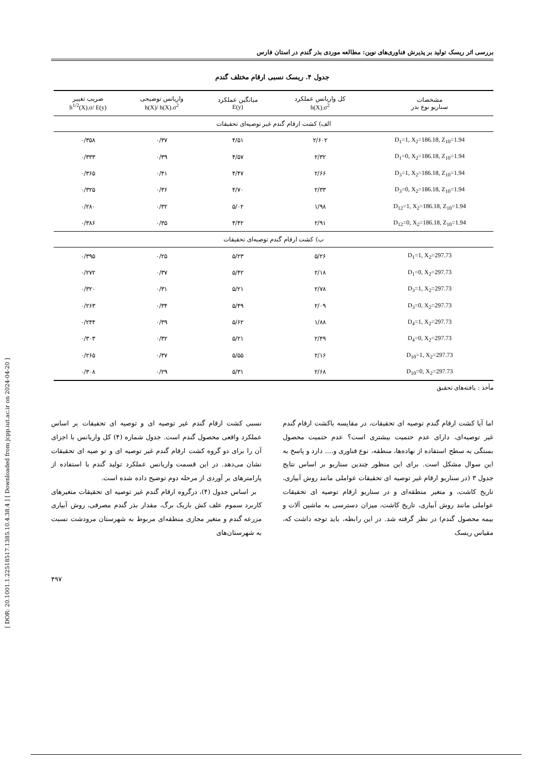[ DOR: 20.1001.1.22518517.1385.10.4.38.4 ] [ Downloaded from jcpp.iut.ac.ir on 2024-04-20 ]
بررسی اثر ریسک تولید بر پذیرش فناوری‌های نوین: مطالعه موردی بذر گندم در استان فارس
جدول ۴. ریسک نسبی ارقام مختلف گندم
| مشخصات سناریو نوع بذر | کل واریانس عملکرد h(X).σ<sup>2</sup> | میانگین عملکرد E(y) | واریانس توضیحی h(X)/ h(X).σ<sup>2</sup> | ضریب تغییر h<sup>1/2</sup>(X).σ/ E(y) |
| --- | --- | --- | --- | --- |
| الف) کشت ارقام گندم غیر توصیه‌ای تحقیقات | | | | |
| D<sub>1</sub>=1, X<sub>2</sub>=186.18, Z<sub>10</sub>=1.94 | ۲/۶۰۲ | ۴/۵۱ | ۰/۳۷ | ۰/۳۵۸ |
| D<sub>1</sub>=0, X<sub>2</sub>=186.18, Z<sub>10</sub>=1.94 | ۲/۳۲ | ۴/۵۷ | ۰/۳۹ | ۰/۳۳۳ |
| D<sub>3</sub>=1, X<sub>2</sub>=186.18, Z<sub>10</sub>=1.94 | ۲/۶۶ | ۴/۴۷ | ۰/۴۱ | ۰/۳۶۵ |
| D<sub>3</sub>=0, X<sub>2</sub>=186.18, Z<sub>10</sub>=1.94 | ۲/۳۳ | ۴/۷۰ | ۰/۳۶ | ۰/۳۲۵ |
| D<sub>12</sub>=1, X<sub>2</sub>=186.18, Z<sub>10</sub>=1.94 | ۱/۹۸ | ۵/۰۲ | ۰/۳۲ | ۰/۲۸۰ |
| D<sub>12</sub>=0, X<sub>2</sub>=186.18, Z<sub>10</sub>=1.94 | ۲/۹۱ | ۴/۴۲ | ۰/۳۵ | ۰/۳۸۶ |
| ب) کشت ارقام گندم توصیه‌ای تحقیقات | | | | |
| D<sub>1</sub>=1, X<sub>2</sub>=297.73 | ۵/۲۶ | ۵/۲۳ | ۰/۲۵ | ۰/۳۹۵ |
| D<sub>1</sub>=0, X<sub>2</sub>=297.73 | ۲/۱۸ | ۵/۴۲ | ۰/۳۷ | ۰/۲۷۲ |
| D<sub>3</sub>=1, X<sub>2</sub>=297.73 | ۲/۷۸ | ۵/۲۱ | ۰/۳۱ | ۰/۳۲۰ |
| D<sub>3</sub>=0, X<sub>2</sub>=297.73 | ۲/۰۹ | ۵/۴۹ | ۰/۳۴ | ۰/۲۶۳ |
| D<sub>4</sub>=1, X<sub>2</sub>=297.73 | ۱/۸۸ | ۵/۶۲ | ۰/۳۹ | ۰/۲۴۴ |
| D<sub>4</sub>=0, X<sub>2</sub>=297.73 | ۲/۴۹ | ۵/۲۱ | ۰/۳۲ | ۰/۳۰۳ |
| D<sub>10</sub>=1, X<sub>2</sub>=297.73 | ۲/۱۶ | ۵/۵۵ | ۰/۳۷ | ۰/۲۶۵ |
| D<sub>10</sub>=0, X<sub>2</sub>=297.73 | ۲/۶۸ | ۵/۳۱ | ۰/۲۹ | ۰/۳۰۸ |
مأخذ : یافته‌های تحقیق
اما آیا کشت ارقام گندم توصیه ای تحقیقات، در مقایسه باکشت ارقام گندم غیر توصیه‌ای، دارای عدم حتمیت بیشتری است؟ عدم حتمیت محصول بستگی به سطح استفاده از نهاده‌ها، منطقه، نوع فناوری و.... دارد و پاسخ به این سوال مشکل است. برای این منظور چندین سناریو بر اساس نتایج جدول ۳ (در سناریو ارقام غیر توصیه ای تحقیقات عواملی مانند روش آبیاری، تاریخ کاشت، و متغیر منطقه‌ای و در سناریو ارقام توصیه ای تحقیقات عواملی مانند روش آبیاری، تاریخ کاشت، میزان دسترسی به ماشین آلات و بیمه محصول گندم) در نظر گرفته شد. در این رابطه، باید توجه داشت که، مقیاس ریسک
نسبی کشت ارقام گندم غیر توصیه ای و توصیه ای تحقیقات بر اساس عملکرد واقعی محصول گندم است. جدول شماره (۴) کل واریانس با اجزای آن را برای دو گروه کشت ارقام گندم غیر توصیه ای و تو صیه ای تحقیقات نشان می‌دهد. در این قسمت واریانس عملکرد تولید گندم با استفاده از پارامترهای بر آوردی از مرحله دوم توضیح داده شده است.
بر اساس جدول (۴)، درگروه ارقام گندم غیر توصیه ای تحقیقات متغیرهای کاربرد سموم علف کش باریک برگ، مقدار بذر گندم مصرفی، روش آبیاری مزرعه گندم و متغیر مجازی منطقه‌ای مربوط به شهرستان مرودشت نسبت به شهرستان‌های
۴۹۷